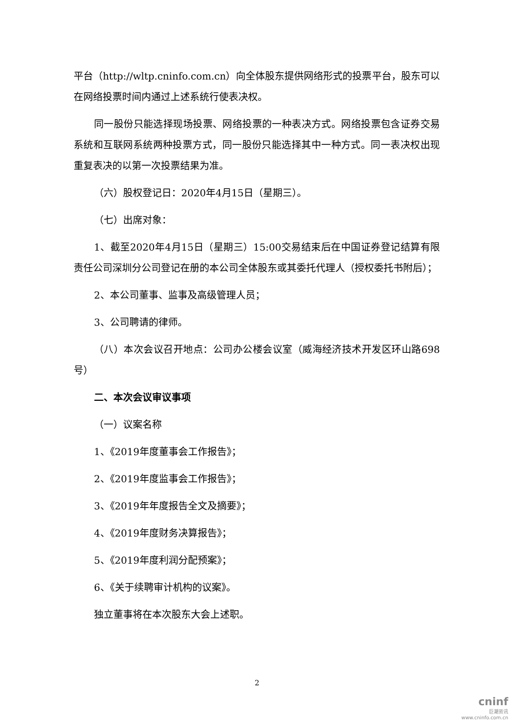平台（http://wltp.cninfo.com.cn）向全体股东提供网络形式的投票平台，股东可以在网络投票时间内通过上述系统行使表决权。
同一股份只能选择现场投票、网络投票的一种表决方式。网络投票包含证券交易系统和互联网系统两种投票方式，同一股份只能选择其中一种方式。同一表决权出现重复表决的以第一次投票结果为准。
（六）股权登记日：2020年4月15日（星期三）。
（七）出席对象：
1、截至2020年4月15日（星期三）15:00交易结束后在中国证券登记结算有限责任公司深圳分公司登记在册的本公司全体股东或其委托代理人（授权委托书附后）；
2、本公司董事、监事及高级管理人员；
3、公司聘请的律师。
（八）本次会议召开地点：公司办公楼会议室（威海经济技术开发区环山路698号）
二、本次会议审议事项
（一）议案名称
1、《2019年度董事会工作报告》；
2、《2019年度监事会工作报告》；
3、《2019年年度报告全文及摘要》；
4、《2019年度财务决算报告》；
5、《2019年度利润分配预案》；
6、《关于续聘审计机构的议案》。
独立董事将在本次股东大会上述职。
2
cninf
巨潮资讯
www.cninfo.com.cn